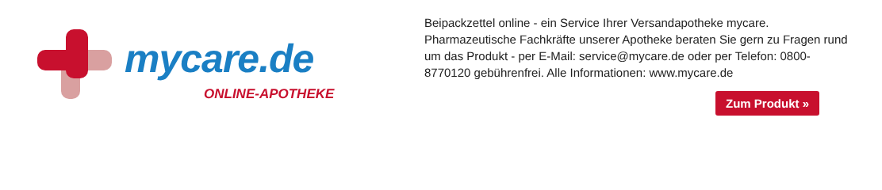mycare.de
ONLINE-APOTHEKE
Beipackzettel online - ein Service Ihrer Versandapotheke mycare.
Pharmazeutische Fachkräfte unserer Apotheke beraten Sie gern zu Fragen rund um das Produkt - per E-Mail: service@mycare.de oder per Telefon: 0800-8770120 gebührenfrei. Alle Informationen: www.mycare.de
Zum Produkt »